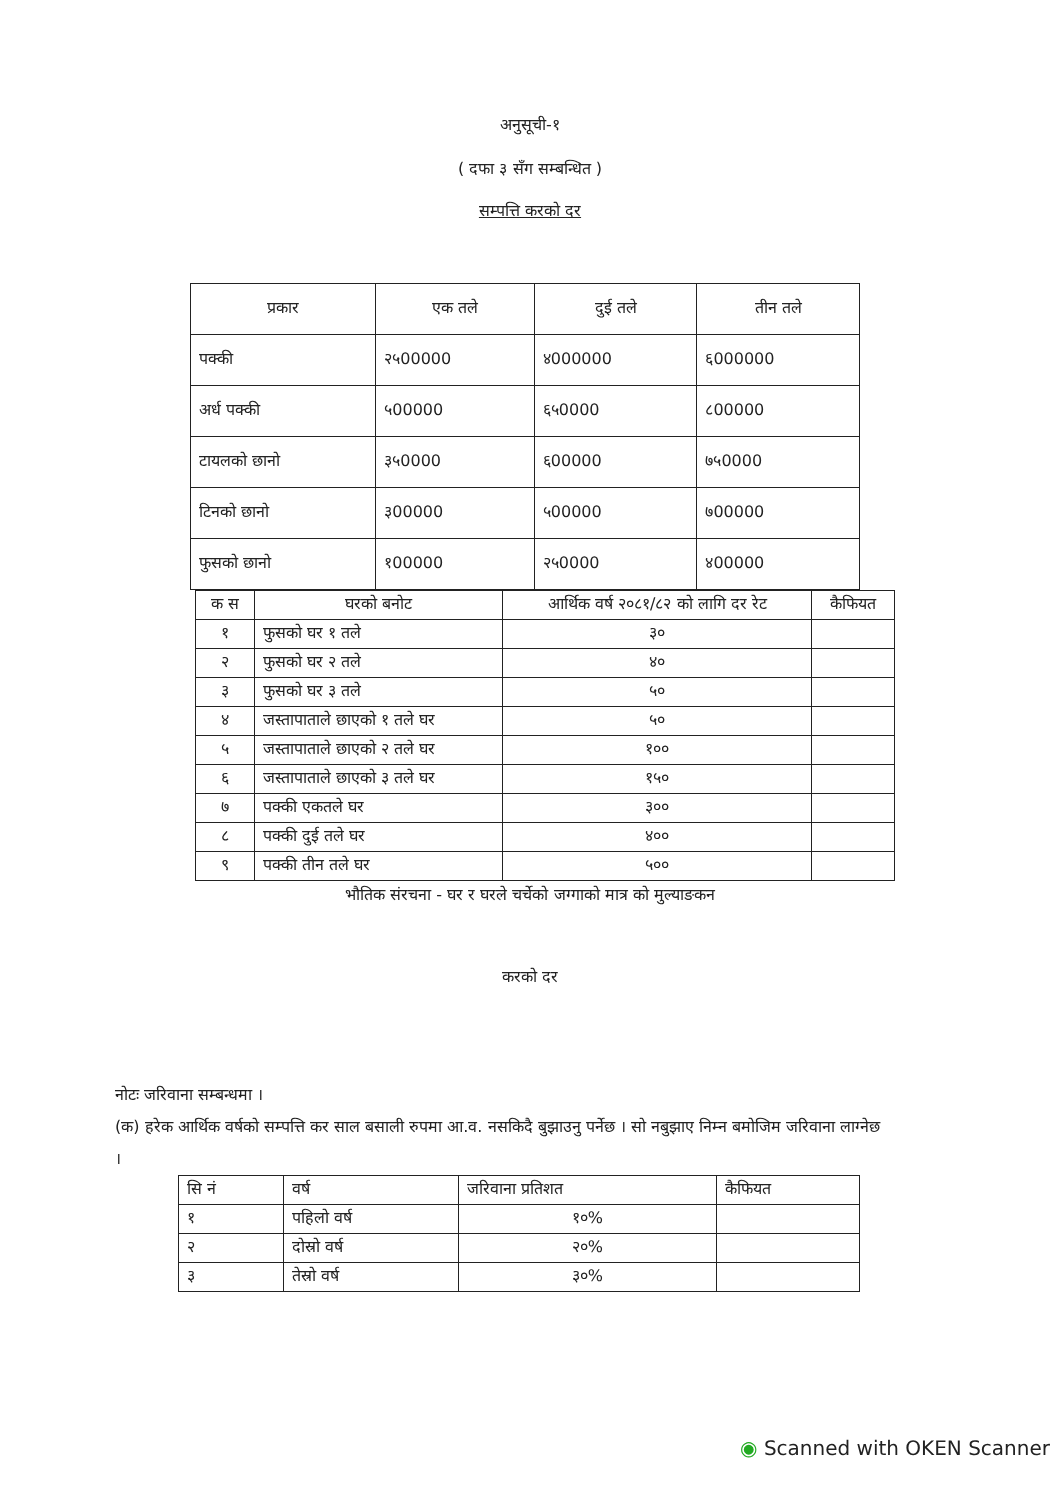अनुसूची-१
( दफा ३ सँग सम्बन्धित )
सम्पत्ति करको दर
| प्रकार | एक तले | दुई तले | तीन तले |
| --- | --- | --- | --- |
| पक्की | २५00000 | ४000000 | ६000000 |
| अर्ध पक्की | ५00000 | ६५0000 | ८00000 |
| टायलको छानो | ३५0000 | ६00000 | ७५0000 |
| टिनको छानो | ३00000 | ५00000 | ७00000 |
| फुसको छानो | १00000 | २५0000 | ४00000 |
| क स | घरको बनोट | आर्थिक वर्ष २०८१/८२ को लागि दर रेट | कैफियत |
| १ | फुसको घर १ तले | ३० | |
| २ | फुसको घर २ तले | ४० | |
| ३ | फुसको घर ३ तले | ५० | |
| ४ | जस्तापाताले छाएको १ तले घर | ५० | |
| ५ | जस्तापाताले छाएको २ तले घर | १०० | |
| ६ | जस्तापाताले छाएको ३ तले घर | १५० | |
| ७ | पक्की एकतले घर | ३०० | |
| ८ | पक्की दुई तले घर | ४०० | |
| ९ | पक्की तीन तले घर | ५०० | |
भौतिक संरचना - घर र घरले चर्चेको जग्गाको मात्र को मुल्याङकन
करको दर
नोटः जरिवाना सम्बन्धमा ।
(क) हरेक आर्थिक वर्षको सम्पत्ति कर साल बसाली रुपमा आ.व. नसकिदै बुझाउनु पर्नेछ । सो नबुझाए निम्न बमोजिम जरिवाना लाग्नेछ ।
| सि नं | वर्ष | जरिवाना प्रतिशत | कैफियत |
| १ | पहिलो वर्ष | १०% | |
| २ | दोस्रो वर्ष | २०% | |
| ३ | तेस्रो वर्ष | ३०% | |
◉ Scanned with OKEN Scanner